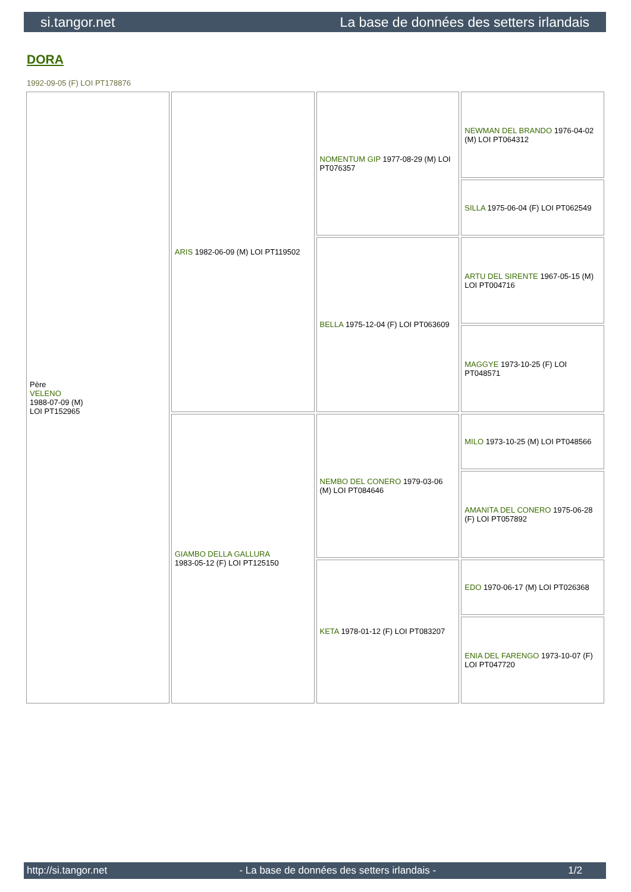si.tangor.net La base de données des setters irlandais
DORA
1992-09-05 (F) LOI PT178876
| Père VELENO 1988-07-09 (M) LOI PT152965 | ARIS 1982-06-09 (M) LOI PT119502 | NOMENTUM GIP 1977-08-29 (M) LOI PT076357 | NEWMAN DEL BRANDO 1976-04-02 (M) LOI PT064312 |
| | | | SILLA 1975-06-04 (F) LOI PT062549 |
| | | BELLA 1975-12-04 (F) LOI PT063609 | ARTU DEL SIRENTE 1967-05-15 (M) LOI PT004716 |
| | | | MAGGYE 1973-10-25 (F) LOI PT048571 |
| | GIAMBO DELLA GALLURA 1983-05-12 (F) LOI PT125150 | NEMBO DEL CONERO 1979-03-06 (M) LOI PT084646 | MILO 1973-10-25 (M) LOI PT048566 |
| | | | AMANITA DEL CONERO 1975-06-28 (F) LOI PT057892 |
| | | KETA 1978-01-12 (F) LOI PT083207 | EDO 1970-06-17 (M) LOI PT026368 |
| | | | ENIA DEL FARENGO 1973-10-07 (F) LOI PT047720 |
http://si.tangor.net - La base de données des setters irlandais - 1/2